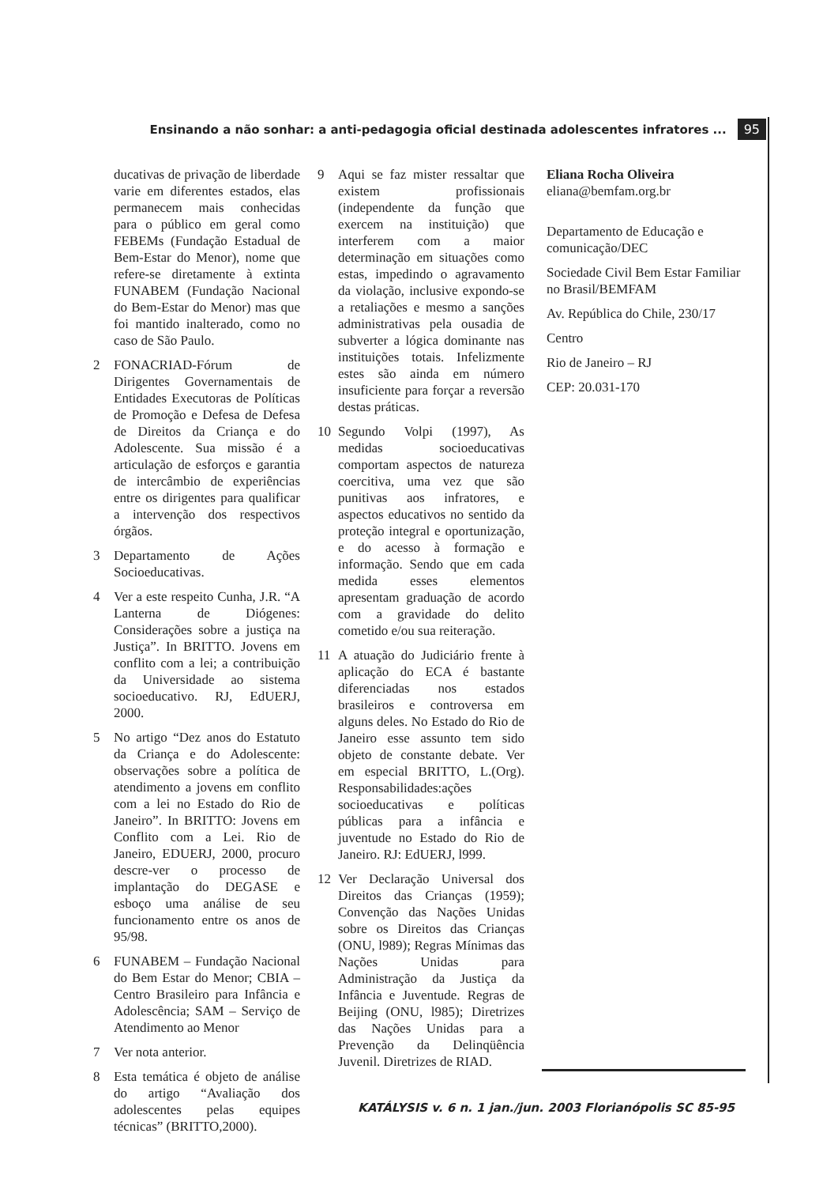Ensinando a não sonhar: a anti-pedagogia oficial destinada adolescentes infratores ... 95
ducativas de privação de liberdade varie em diferentes estados, elas permanecem mais conhecidas para o público em geral como FEBEMs (Fundação Estadual de Bem-Estar do Menor), nome que refere-se diretamente à extinta FUNABEM (Fundação Nacional do Bem-Estar do Menor) mas que foi mantido inalterado, como no caso de São Paulo.
2 FONACRIAD-Fórum de Dirigentes Governamentais de Entidades Executoras de Políticas de Promoção e Defesa de Defesa de Direitos da Criança e do Adolescente. Sua missão é a articulação de esforços e garantia de intercâmbio de experiências entre os dirigentes para qualificar a intervenção dos respectivos órgãos.
3 Departamento de Ações Socioeducativas.
4 Ver a este respeito Cunha, J.R. “A Lanterna de Diógenes: Considerações sobre a justiça na Justiça”. In BRITTO. Jovens em conflito com a lei; a contribuição da Universidade ao sistema socioeducativo. RJ, EdUERJ, 2000.
5 No artigo “Dez anos do Estatuto da Criança e do Adolescente: observações sobre a política de atendimento a jovens em conflito com a lei no Estado do Rio de Janeiro”. In BRITTO: Jovens em Conflito com a Lei. Rio de Janeiro, EDUERJ, 2000, procuro descre-ver o processo de implantação do DEGASE e esboço uma análise de seu funcionamento entre os anos de 95/98.
6 FUNABEM – Fundação Nacional do Bem Estar do Menor; CBIA – Centro Brasileiro para Infância e Adolescência; SAM – Serviço de Atendimento ao Menor
7 Ver nota anterior.
8 Esta temática é objeto de análise do artigo “Avaliação dos adolescentes pelas equipes técnicas” (BRITTO,2000).
9 Aqui se faz mister ressaltar que existem profissionais (independente da função que exercem na instituição) que interferem com a maior determinação em situações como estas, impedindo o agravamento da violação, inclusive expondo-se a retaliações e mesmo a sanções administrativas pela ousadia de subverter a lógica dominante nas instituições totais. Infelizmente estes são ainda em número insuficiente para forçar a reversão destas práticas.
10 Segundo Volpi (1997), As medidas socioeducativas comportam aspectos de natureza coercitiva, uma vez que são punitivas aos infratores, e aspectos educativos no sentido da proteção integral e oportunização, e do acesso à formação e informação. Sendo que em cada medida esses elementos apresentam graduação de acordo com a gravidade do delito cometido e/ou sua reiteração.
11 A atuação do Judiciário frente à aplicação do ECA é bastante diferenciadas nos estados brasileiros e controversa em alguns deles. No Estado do Rio de Janeiro esse assunto tem sido objeto de constante debate. Ver em especial BRITTO, L.(Org). Responsabilidades:ações socioeducativas e políticas públicas para a infância e juventude no Estado do Rio de Janeiro. RJ: EdUERJ, l999.
12 Ver Declaração Universal dos Direitos das Crianças (1959); Convenção das Nações Unidas sobre os Direitos das Crianças (ONU, l989); Regras Mínimas das Nações Unidas para Administração da Justiça da Infância e Juventude. Regras de Beijing (ONU, l985); Diretrizes das Nações Unidas para a Prevenção da Delinqüência Juvenil. Diretrizes de RIAD.
Eliana Rocha Oliveira
eliana@bemfam.org.br
Departamento de Educação e comunicação/DEC
Sociedade Civil Bem Estar Familiar no Brasil/BEMFAM
Av. República do Chile, 230/17
Centro
Rio de Janeiro – RJ
CEP: 20.031-170
KATÁLYSIS v. 6 n. 1 jan./jun. 2003 Florianópolis SC 85-95